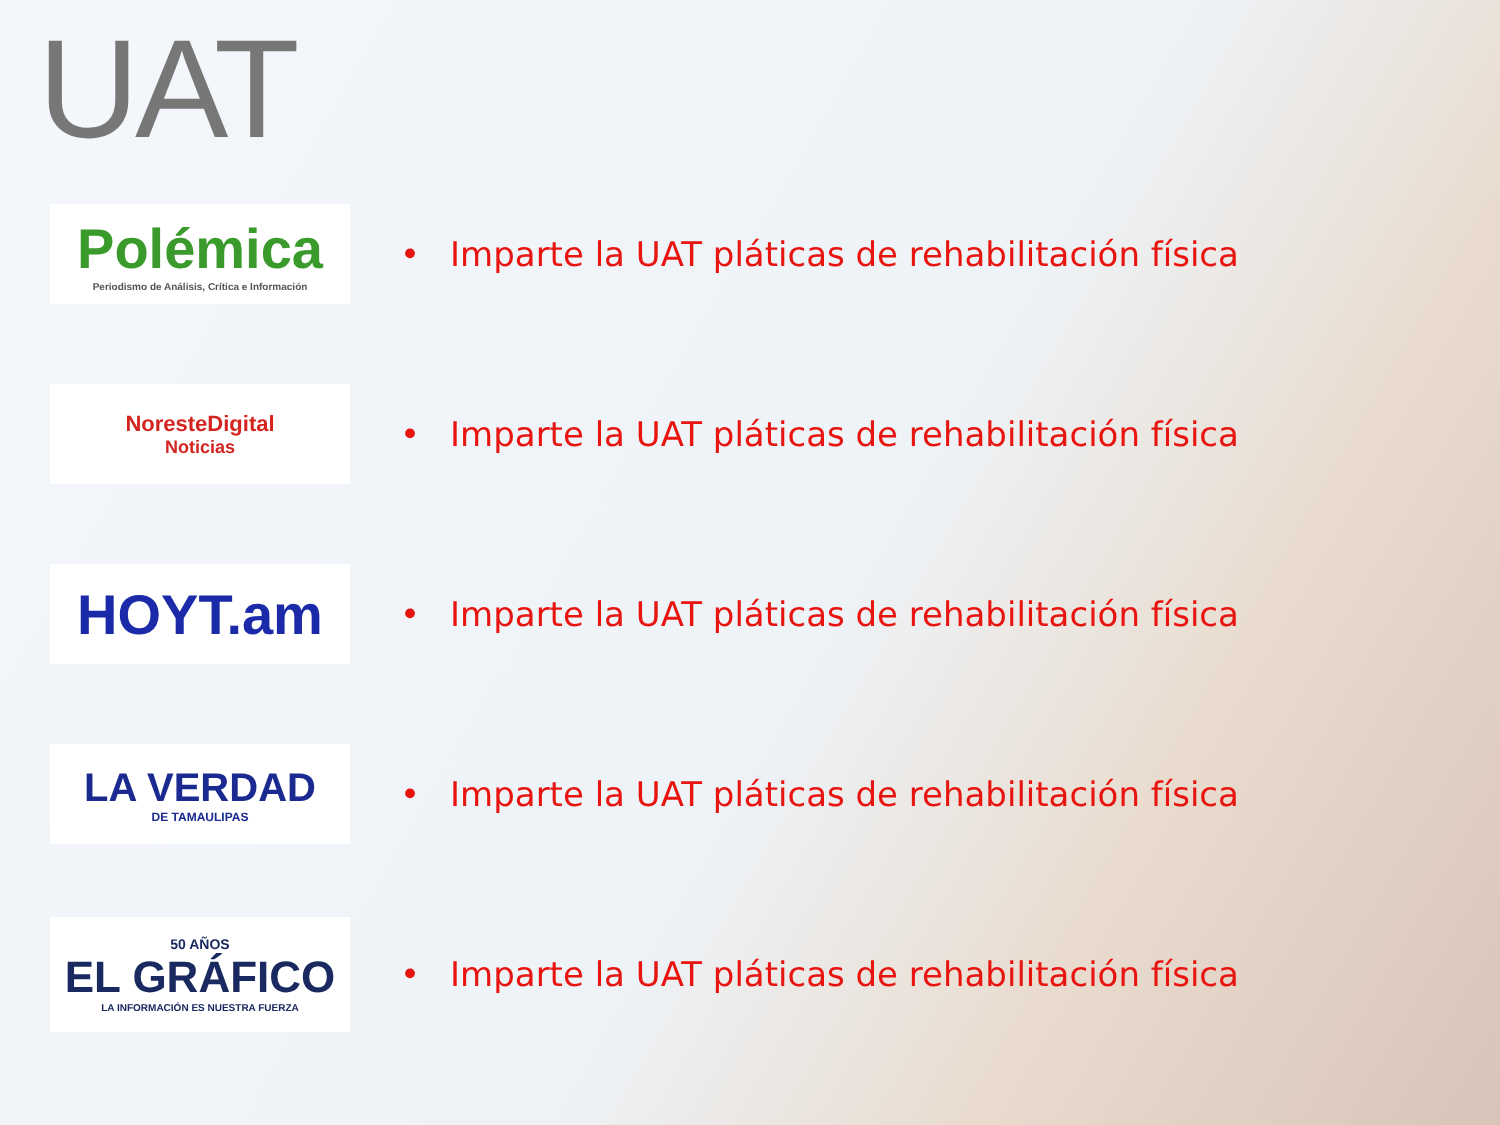UAT
Polémica
Periodismo de Análisis, Crítica e Información
• Imparte la UAT pláticas de rehabilitación física
NoresteDigital
Noticias
• Imparte la UAT pláticas de rehabilitación física
HOYT.am
• Imparte la UAT pláticas de rehabilitación física
LA VERDAD
DE TAMAULIPAS
• Imparte la UAT pláticas de rehabilitación física
50 AÑOS
EL GRÁFICO
LA INFORMACIÓN ES NUESTRA FUERZA
• Imparte la UAT pláticas de rehabilitación física